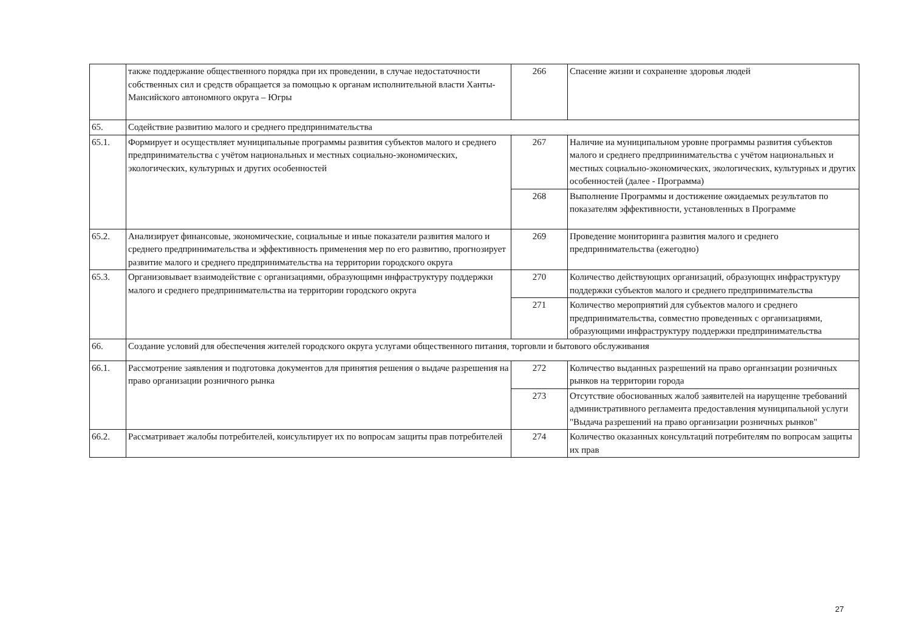| | также поддержание общественного порядка при их проведении, в случае недостаточности собственных сил и средств обращается за помощью к органам исполнительной власти Ханты-Мансийского автономного округа – Югры | 266 | Спасение жизни и сохраненне здоровья людей |
| 65. | Содействие развитию малого и среднего предпринимательства | | |
| 65.1. | Формирует и осуществляет муниципальные программы развития субъектов малого и среднего предпринимательства с учётом национальных и местных социально-экономических, экологических, культурных и других особенностей | 267 | Наличие иа муниципальном уровне программы развития субъектов малого и среднего предприинимательства с учётом национальных и местных социально-экономических, экологических, культурных и других особенностей (далее - Программа) |
| | | 268 | Выполнение Программы и достижение ожидаемых результатов по показателям эффективности, установленных в Программе |
| 65.2. | Анализирует финансовые, экономические, социальные и иные показатели развития малого и среднего предпринимательства и эффективность применения мер по его развитию, прогнозирует развитие малого и среднего предпринимательства на территории городского округа | 269 | Проведение мониторинга развития малого и среднего предпринимательства (ежегодно) |
| 65.3. | Организовывает взаимодействие с организациями, образующимн инфраструктуру поддержки малого и среднего предпринимательства иа территории городского округа | 270 | Количество действующих организаций, образующнх инфраструктуру поддержки субъектов малого и среднего предпринимательства |
| | | 271 | Количество мероприятий для субъектов малого и среднего предпринимательства, совместно проведенных с организациями, образующими инфраструктуру поддержки предпринимательства |
| 66. | Создание условий для обеспечения жителей городского округа услугами общественного питания, торговли и бытового обслуживания | | |
| 66.1. | Рассмотрение заявления и подготовка документов для принятия решения о выдаче разрешения на право организации розничного рынка | 272 | Количество выданных разрешений на право органнзации розничных рынков на территории города |
| | | 273 | Отсутствие обосиованных жалоб заявителей на иарущенне требований административного регламеита предоставления муниципальной услуги "Выдача разрешений на право организации розничных рынков" |
| 66.2. | Рассматривает жалобы потребителей, коисультирует их по вопросам защиты прав потребителей | 274 | Количество оказанных консультаций потребителям по вопросам защиты их прав |
27